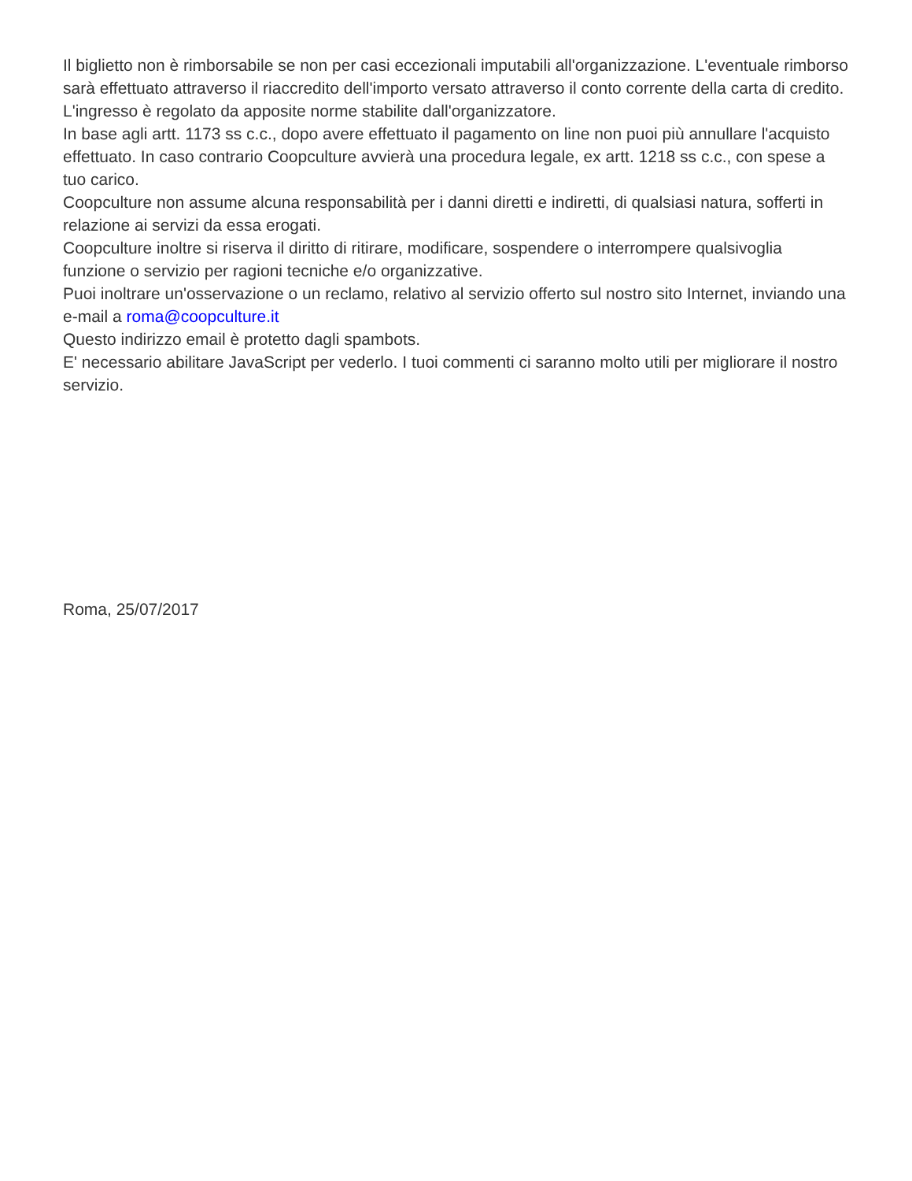Il biglietto non è rimborsabile se non per casi eccezionali imputabili all'organizzazione. L'eventuale rimborso sarà effettuato attraverso il riaccredito dell'importo versato attraverso il conto corrente della carta di credito.
L'ingresso è regolato da apposite norme stabilite dall'organizzatore.
In base agli artt. 1173 ss c.c., dopo avere effettuato il pagamento on line non puoi più annullare l'acquisto effettuato. In caso contrario Coopculture avvierà una procedura legale, ex artt. 1218 ss c.c., con spese a tuo carico.
Coopculture non assume alcuna responsabilità per i danni diretti e indiretti, di qualsiasi natura, sofferti in relazione ai servizi da essa erogati.
Coopculture inoltre si riserva il diritto di ritirare, modificare, sospendere o interrompere qualsivoglia funzione o servizio per ragioni tecniche e/o organizzative.
Puoi inoltrare un'osservazione o un reclamo, relativo al servizio offerto sul nostro sito Internet, inviando una e-mail a roma@coopculture.it
Questo indirizzo email è protetto dagli spambots.
E' necessario abilitare JavaScript per vederlo. I tuoi commenti ci saranno molto utili per migliorare il nostro servizio.
Roma, 25/07/2017